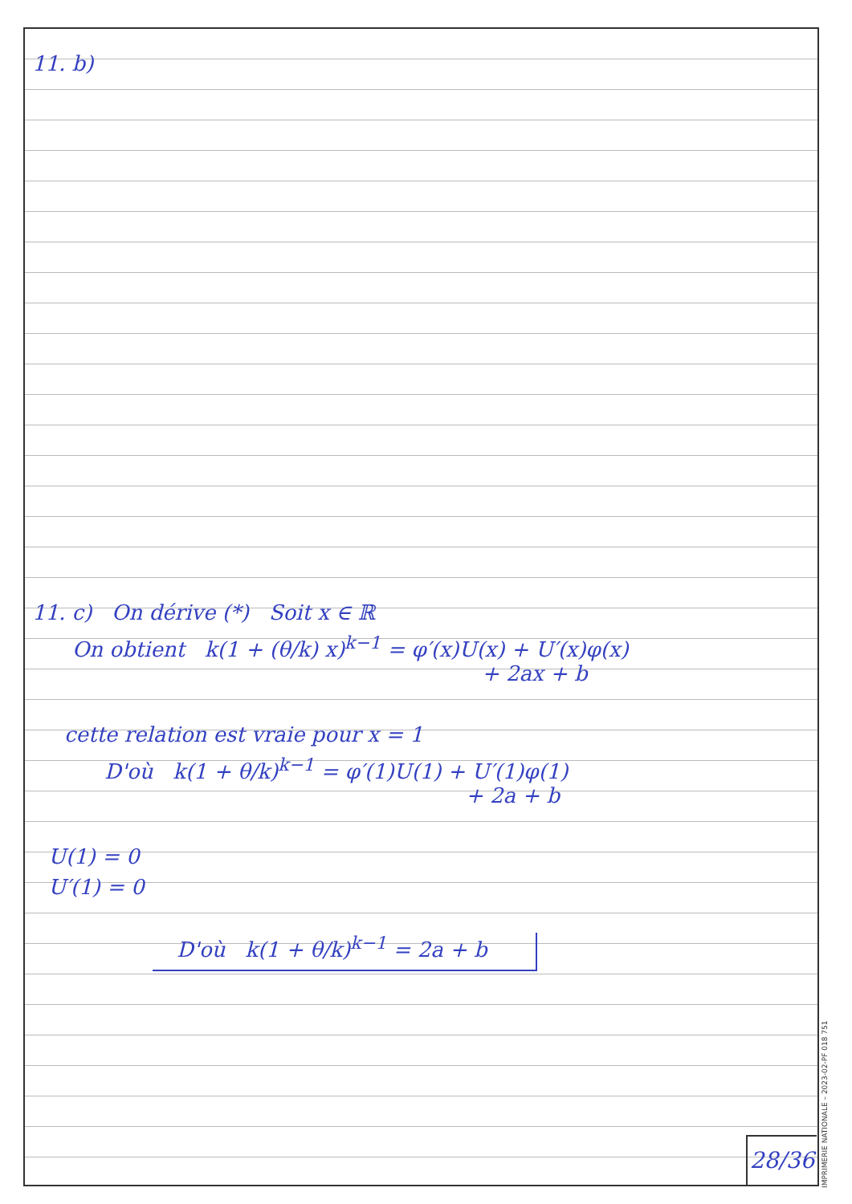11. b)
11. c) On dérive (*) Soit x ∈ ℝ
On obtient k(1 + (θ/k) x)<sup>k−1</sup> = φ′(x)U(x) + U′(x)φ(x)
+ 2ax + b
cette relation est vraie pour x = 1
D'où k(1 + θ/k)<sup>k−1</sup> = φ′(1)U(1) + U′(1)φ(1)
+ 2a + b
U(1) = 0
U′(1) = 0
D'où k(1 + θ/k)<sup>k−1</sup> = 2a + b
28/36
IMPRIMERIE NATIONALE – 2023-02-PF 018 751